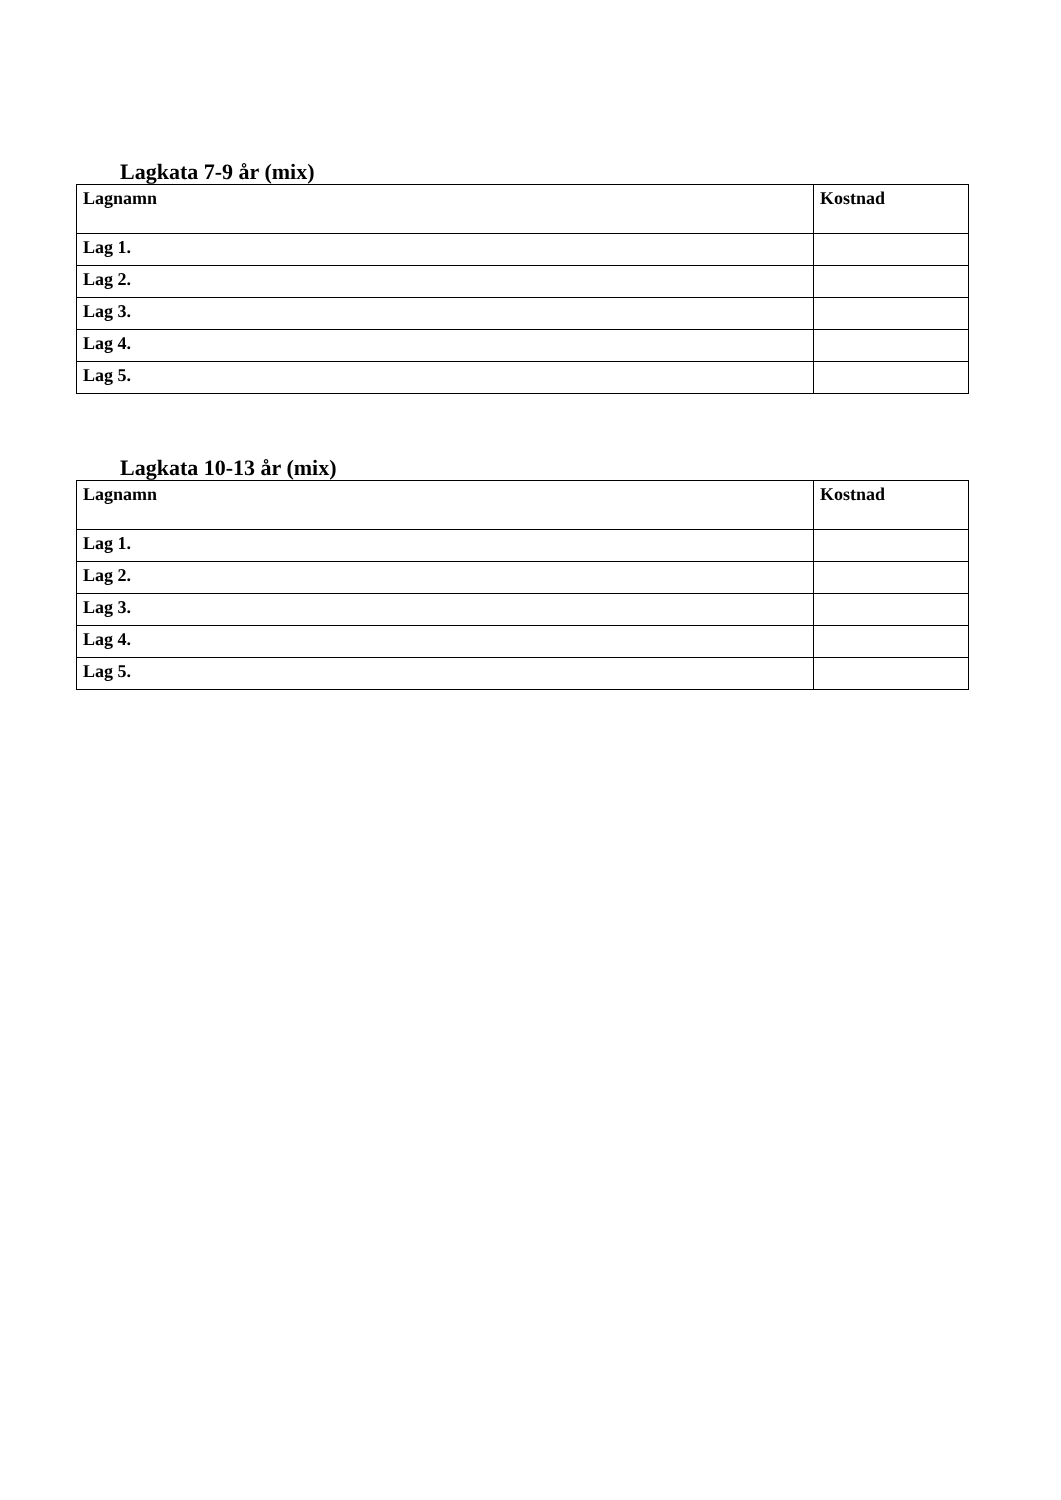Lagkata 7-9 år (mix)
| Lagnamn | Kostnad |
| --- | --- |
| Lag 1. | |
| Lag 2. | |
| Lag 3. | |
| Lag 4. | |
| Lag 5. | |
Lagkata 10-13 år (mix)
| Lagnamn | Kostnad |
| --- | --- |
| Lag 1. | |
| Lag 2. | |
| Lag 3. | |
| Lag 4. | |
| Lag 5. | |